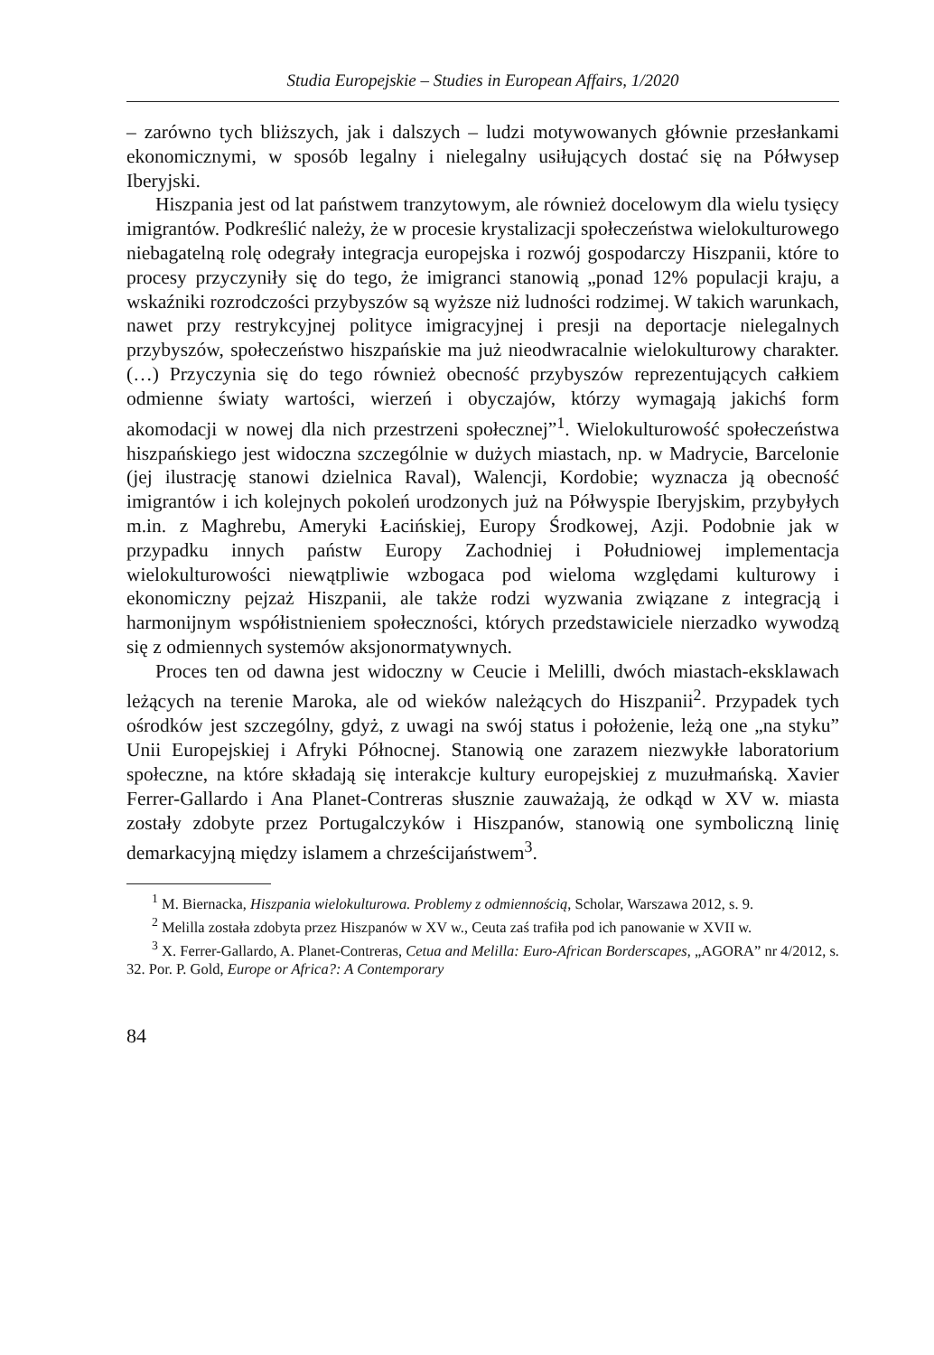Studia Europejskie – Studies in European Affairs, 1/2020
– zarówno tych bliższych, jak i dalszych – ludzi motywowanych głównie przesłankami ekonomicznymi, w sposób legalny i nielegalny usiłujących dostać się na Półwysep Iberyjski.
Hiszpania jest od lat państwem tranzytowym, ale również docelowym dla wielu tysięcy imigrantów. Podkreślić należy, że w procesie krystalizacji społeczeństwa wielokulturowego niebagatelną rolę odegrały integracja europejska i rozwój gospodarczy Hiszpanii, które to procesy przyczyniły się do tego, że imigranci stanowią „ponad 12% populacji kraju, a wskaźniki rozrodczości przybyszów są wyższe niż ludności rodzimej. W takich warunkach, nawet przy restrykcyjnej polityce imigracyjnej i presji na deportacje nielegalnych przybyszów, społeczeństwo hiszpańskie ma już nieodwracalnie wielokulturowy charakter. (…) Przyczynia się do tego również obecność przybyszów reprezentujących całkiem odmienne światy wartości, wierzeń i obyczajów, którzy wymagają jakichś form akomodacji w nowej dla nich przestrzeni społecznej”<sup>1</sup>. Wielokulturowość społeczeństwa hiszpańskiego jest widoczna szczególnie w dużych miastach, np. w Madrycie, Barcelonie (jej ilustrację stanowi dzielnica Raval), Walencji, Kordobie; wyznacza ją obecność imigrantów i ich kolejnych pokoleń urodzonych już na Półwyspie Iberyjskim, przybyłych m.in. z Maghrebu, Ameryki Łacińskiej, Europy Środkowej, Azji. Podobnie jak w przypadku innych państw Europy Zachodniej i Południowej implementacja wielokulturowości niewątpliwie wzbogaca pod wieloma względami kulturowy i ekonomiczny pejzaż Hiszpanii, ale także rodzi wyzwania związane z integracją i harmonijnym współistnieniem społeczności, których przedstawiciele nierzadko wywodzą się z odmiennych systemów aksjonormatywnych.
Proces ten od dawna jest widoczny w Ceucie i Melilli, dwóch miastach-eksklawach leżących na terenie Maroka, ale od wieków należących do Hiszpanii<sup>2</sup>. Przypadek tych ośrodków jest szczególny, gdyż, z uwagi na swój status i położenie, leżą one „na styku” Unii Europejskiej i Afryki Północnej. Stanowią one zarazem niezwykłe laboratorium społeczne, na które składają się interakcje kultury europejskiej z muzułmańską. Xavier Ferrer-Gallardo i Ana Planet-Contreras słusznie zauważają, że odkąd w XV w. miasta zostały zdobyte przez Portugalczyków i Hiszpanów, stanowią one symboliczną linię demarkacyjną między islamem a chrześcijaństwem<sup>3</sup>.
<sup>1</sup> M. Biernacka, Hiszpania wielokulturowa. Problemy z odmiennością, Scholar, Warszawa 2012, s. 9.
<sup>2</sup> Melilla została zdobyta przez Hiszpanów w XV w., Ceuta zaś trafiła pod ich panowanie w XVII w.
<sup>3</sup> X. Ferrer-Gallardo, A. Planet-Contreras, Cetua and Melilla: Euro-African Borderscapes, „AGORA” nr 4/2012, s. 32. Por. P. Gold, Europe or Africa?: A Contemporary
84